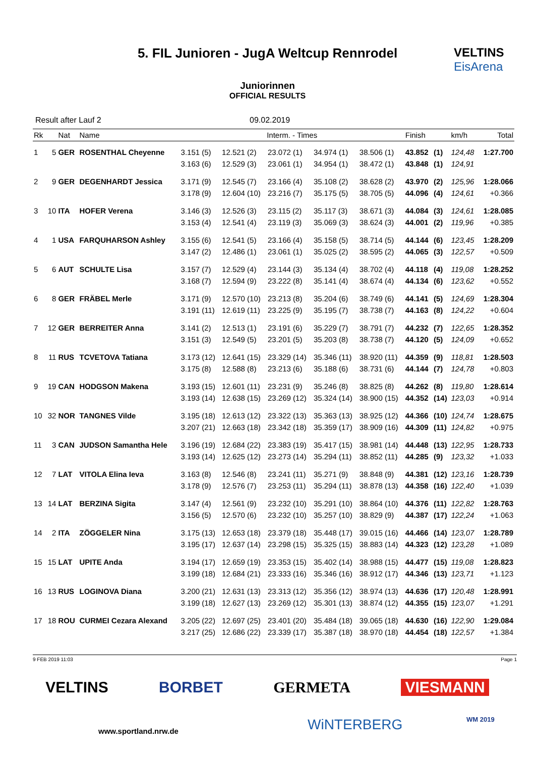5. FIL Junioren - JugA Weltcup Rennrodel
Juniorinnen
OFFICIAL RESULTS
VELTINS
EisArena
Result after Lauf 2 09.02.2019
| Rk | | Nat | Name | Interm. - Times | | | | | Finish | | km/h | Total |
| --- | --- | --- | --- | --- | --- | --- | --- | --- | --- | --- | --- | --- |
| 1 | 5 | GER | ROSENTHAL Cheyenne | 3.151 (5) 3.163 (6) | 12.521 (2) 12.529 (3) | 23.072 (1) 23.061 (1) | 34.974 (1) 34.954 (1) | 38.506 (1) 38.472 (1) | 43.852 43.848 | (1) (1) | 124,48 124,91 | 1:27.700 |
| 2 | 9 | GER | DEGENHARDT Jessica | 3.171 (9) 3.178 (9) | 12.545 (7) 12.604 (10) | 23.166 (4) 23.216 (7) | 35.108 (2) 35.175 (5) | 38.628 (2) 38.705 (5) | 43.970 44.096 | (2) (4) | 125,96 124,61 | 1:28.066 +0.366 |
| 3 | 10 | ITA | HOFER Verena | 3.146 (3) 3.153 (4) | 12.526 (3) 12.541 (4) | 23.115 (2) 23.119 (3) | 35.117 (3) 35.069 (3) | 38.671 (3) 38.624 (3) | 44.084 44.001 | (3) (2) | 124,61 119,96 | 1:28.085 +0.385 |
| 4 | 1 | USA | FARQUHARSON Ashley | 3.155 (6) 3.147 (2) | 12.541 (5) 12.486 (1) | 23.166 (4) 23.061 (1) | 35.158 (5) 35.025 (2) | 38.714 (5) 38.595 (2) | 44.144 44.065 | (6) (3) | 123,45 122,57 | 1:28.209 +0.509 |
| 5 | 6 | AUT | SCHULTE Lisa | 3.157 (7) 3.168 (7) | 12.529 (4) 12.594 (9) | 23.144 (3) 23.222 (8) | 35.134 (4) 35.141 (4) | 38.702 (4) 38.674 (4) | 44.118 44.134 | (4) (6) | 119,08 123,62 | 1:28.252 +0.552 |
| 6 | 8 | GER | FRÄBEL Merle | 3.171 (9) 3.191 (11) | 12.570 (10) 12.619 (11) | 23.213 (8) 23.225 (9) | 35.204 (6) 35.195 (7) | 38.749 (6) 38.738 (7) | 44.141 44.163 | (5) (8) | 124,69 124,22 | 1:28.304 +0.604 |
| 7 | 12 | GER | BERREITER Anna | 3.141 (2) 3.151 (3) | 12.513 (1) 12.549 (5) | 23.191 (6) 23.201 (5) | 35.229 (7) 35.203 (8) | 38.791 (7) 38.738 (7) | 44.232 44.120 | (7) (5) | 122,65 124,09 | 1:28.352 +0.652 |
| 8 | 11 | RUS | TCVETOVA Tatiana | 3.173 (12) 3.175 (8) | 12.641 (15) 12.588 (8) | 23.329 (14) 23.213 (6) | 35.346 (11) 35.188 (6) | 38.920 (11) 38.731 (6) | 44.359 44.144 | (9) (7) | 118,81 124,78 | 1:28.503 +0.803 |
| 9 | 19 | CAN | HODGSON Makena | 3.193 (15) 3.193 (14) | 12.601 (11) 12.638 (15) | 23.231 (9) 23.269 (12) | 35.246 (8) 35.324 (14) | 38.825 (8) 38.900 (15) | 44.262 44.352 | (8) (14) | 119,80 123,03 | 1:28.614 +0.914 |
| 10 | 32 | NOR | TANGNES Vilde | 3.195 (18) 3.207 (21) | 12.613 (12) 12.663 (18) | 23.322 (13) 23.342 (18) | 35.363 (13) 35.359 (17) | 38.925 (12) 38.909 (16) | 44.366 44.309 | (10) (11) | 124,74 124,82 | 1:28.675 +0.975 |
| 11 | 3 | CAN | JUDSON Samantha Hele | 3.196 (19) 3.193 (14) | 12.684 (22) 12.625 (12) | 23.383 (19) 23.273 (14) | 35.417 (15) 35.294 (11) | 38.981 (14) 38.852 (11) | 44.448 44.285 | (13) (9) | 122,95 123,32 | 1:28.733 +1.033 |
| 12 | 7 | LAT | VITOLA Elina Ieva | 3.163 (8) 3.178 (9) | 12.546 (8) 12.576 (7) | 23.241 (11) 23.253 (11) | 35.271 (9) 35.294 (11) | 38.848 (9) 38.878 (13) | 44.381 44.358 | (12) (16) | 123,16 122,40 | 1:28.739 +1.039 |
| 13 | 14 | LAT | BERZINA Sigita | 3.147 (4) 3.156 (5) | 12.561 (9) 12.570 (6) | 23.232 (10) 23.232 (10) | 35.291 (10) 35.257 (10) | 38.864 (10) 38.829 (9) | 44.376 44.387 | (11) (17) | 122,82 122,24 | 1:28.763 +1.063 |
| 14 | 2 | ITA | ZÖGGELER Nina | 3.175 (13) 3.195 (17) | 12.653 (18) 12.637 (14) | 23.379 (18) 23.298 (15) | 35.448 (17) 35.325 (15) | 39.015 (16) 38.883 (14) | 44.466 44.323 | (14) (12) | 123,07 123,28 | 1:28.789 +1.089 |
| 15 | 15 | LAT | UPITE Anda | 3.194 (17) 3.199 (18) | 12.659 (19) 12.684 (21) | 23.353 (15) 23.333 (16) | 35.402 (14) 35.346 (16) | 38.988 (15) 38.912 (17) | 44.477 44.346 | (15) (13) | 119,08 123,71 | 1:28.823 +1.123 |
| 16 | 13 | RUS | LOGINOVA Diana | 3.200 (21) 3.199 (18) | 12.631 (13) 12.627 (13) | 23.313 (12) 23.269 (12) | 35.356 (12) 35.301 (13) | 38.974 (13) 38.874 (12) | 44.636 44.355 | (17) (15) | 120,48 123,07 | 1:28.991 +1.291 |
| 17 | 18 | ROU | CURMEI Cezara Alexand | 3.205 (22) 3.217 (25) | 12.697 (25) 12.686 (22) | 23.401 (20) 23.339 (17) | 35.484 (18) 35.387 (18) | 39.065 (18) 38.970 (18) | 44.630 44.454 | (16) (18) | 122,90 122,57 | 1:29.084 +1.384 |
9 FEB 2019 11:03 Page 1
VELTINS BORBET GERMETA VIESMANN
www.sportland.nrw.de WiNTERBERG WM 2019